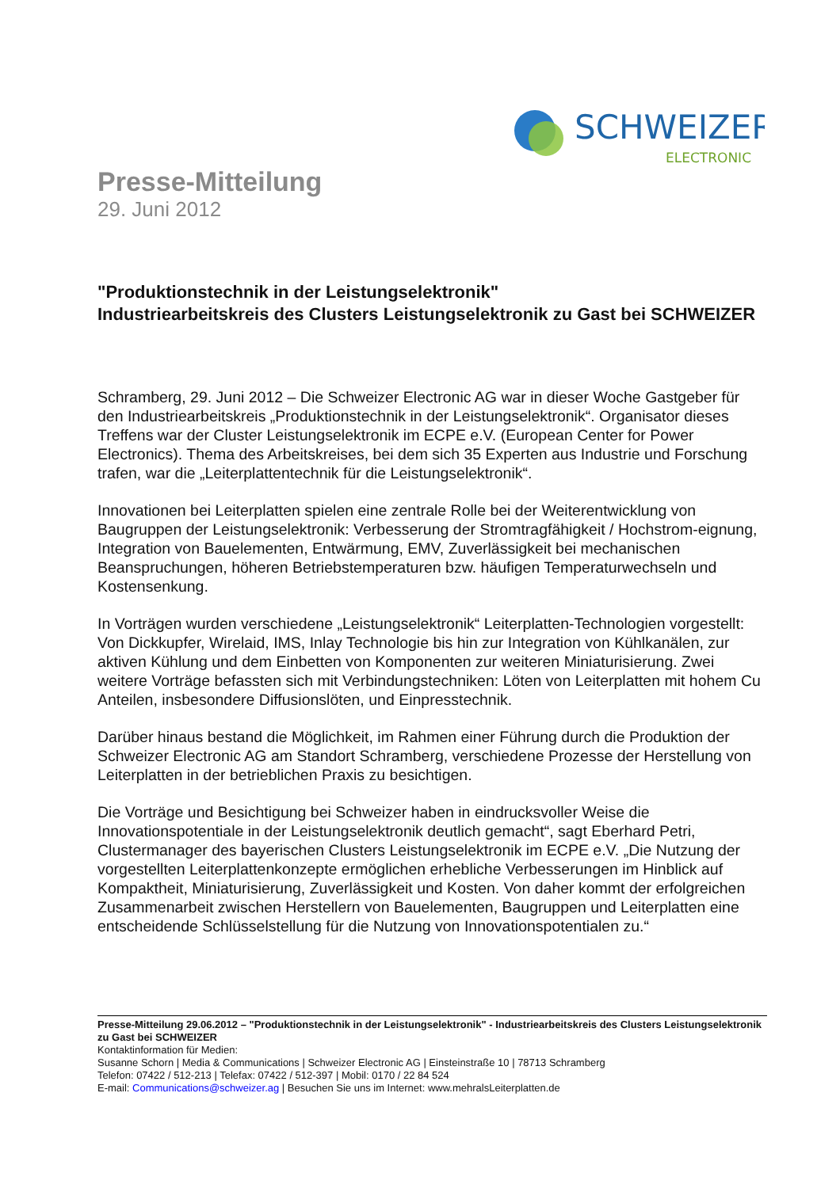SCHWEIZER
ELECTRONIC
Presse-Mitteilung
29. Juni 2012
"Produktionstechnik in der Leistungselektronik"
Industriearbeitskreis des Clusters Leistungselektronik zu Gast bei SCHWEIZER
Schramberg, 29. Juni 2012 – Die Schweizer Electronic AG war in dieser Woche Gastgeber für den Industriearbeitskreis „Produktionstechnik in der Leistungselektronik“. Organisator dieses Treffens war der Cluster Leistungselektronik im ECPE e.V. (European Center for Power Electronics). Thema des Arbeitskreises, bei dem sich 35 Experten aus Industrie und Forschung trafen, war die „Leiterplattentechnik für die Leistungselektronik“.
Innovationen bei Leiterplatten spielen eine zentrale Rolle bei der Weiterentwicklung von Baugruppen der Leistungselektronik: Verbesserung der Stromtragfähigkeit / Hochstrom-eignung, Integration von Bauelementen, Entwärmung, EMV, Zuverlässigkeit bei mechanischen Beanspruchungen, höheren Betriebstemperaturen bzw. häufigen Temperaturwechseln und Kostensenkung.
In Vorträgen wurden verschiedene „Leistungselektronik“ Leiterplatten-Technologien vorgestellt: Von Dickkupfer, Wirelaid, IMS, Inlay Technologie bis hin zur Integration von Kühlkanälen, zur aktiven Kühlung und dem Einbetten von Komponenten zur weiteren Miniaturisierung. Zwei weitere Vorträge befassten sich mit Verbindungstechniken: Löten von Leiterplatten mit hohem Cu Anteilen, insbesondere Diffusionslöten, und Einpresstechnik.
Darüber hinaus bestand die Möglichkeit, im Rahmen einer Führung durch die Produktion der Schweizer Electronic AG am Standort Schramberg, verschiedene Prozesse der Herstellung von Leiterplatten in der betrieblichen Praxis zu besichtigen.
Die Vorträge und Besichtigung bei Schweizer haben in eindrucksvoller Weise die Innovationspotentiale in der Leistungselektronik deutlich gemacht“, sagt Eberhard Petri, Clustermanager des bayerischen Clusters Leistungselektronik im ECPE e.V. „Die Nutzung der vorgestellten Leiterplattenkonzepte ermöglichen erhebliche Verbesserungen im Hinblick auf Kompaktheit, Miniaturisierung, Zuverlässigkeit und Kosten. Von daher kommt der erfolgreichen Zusammenarbeit zwischen Herstellern von Bauelementen, Baugruppen und Leiterplatten eine entscheidende Schlüsselstellung für die Nutzung von Innovationspotentialen zu.“
Presse-Mitteilung 29.06.2012 – "Produktionstechnik in der Leistungselektronik" - Industriearbeitskreis des Clusters Leistungselektronik zu Gast bei SCHWEIZER
Kontaktinformation für Medien:
Susanne Schorn | Media & Communications | Schweizer Electronic AG | Einsteinstraße 10 | 78713 Schramberg
Telefon: 07422 / 512-213 | Telefax: 07422 / 512-397 | Mobil: 0170 / 22 84 524
E-mail: Communications@schweizer.ag | Besuchen Sie uns im Internet: www.mehralsLeiterplatten.de